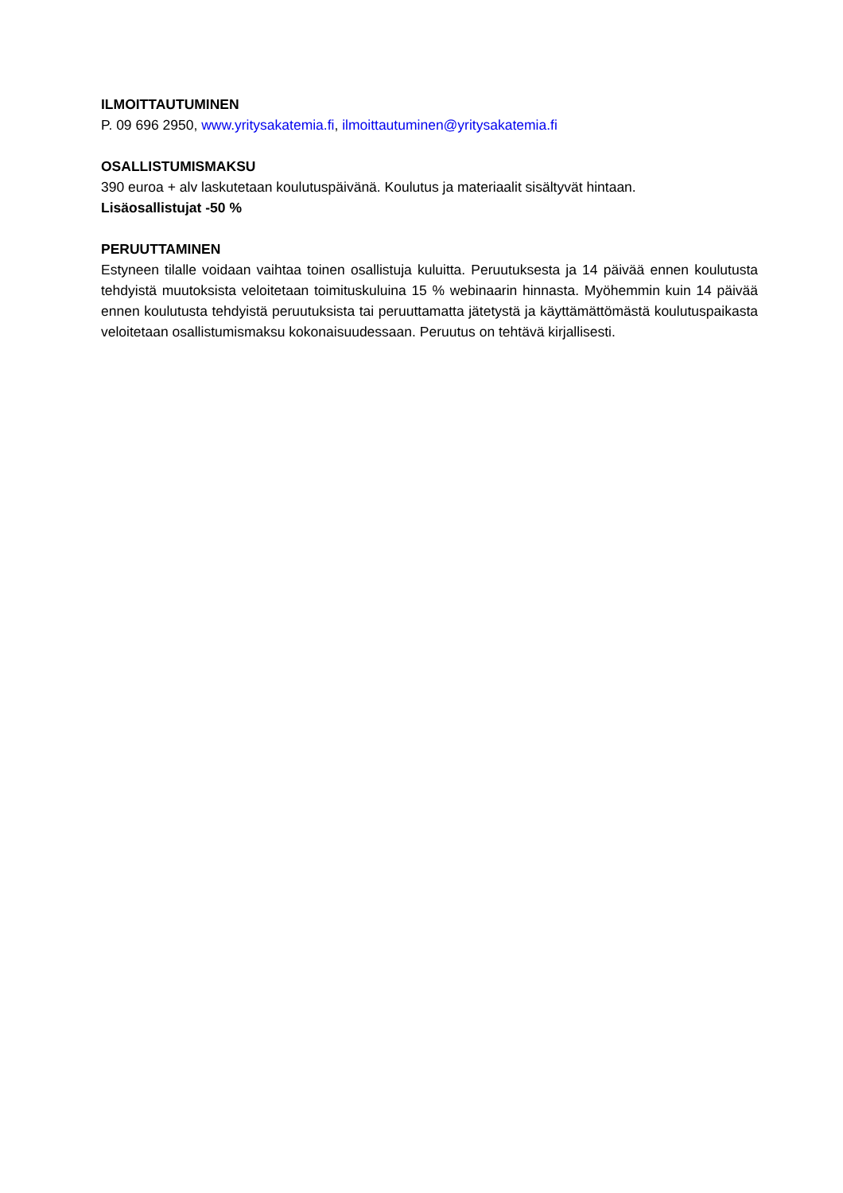ILMOITTAUTUMINEN
P. 09 696 2950, www.yritysakatemia.fi, ilmoittautuminen@yritysakatemia.fi
OSALLISTUMISMAKSU
390 euroa + alv laskutetaan koulutuspäivänä. Koulutus ja materiaalit sisältyvät hintaan.
Lisäosallistujat -50 %
PERUUTTAMINEN
Estyneen tilalle voidaan vaihtaa toinen osallistuja kuluitta. Peruutuksesta ja 14 päivää ennen koulutusta tehdyistä muutoksista veloitetaan toimituskuluina 15 % webinaarin hinnasta. Myöhemmin kuin 14 päivää ennen koulutusta tehdyistä peruutuksista tai peruuttamatta jätetystä ja käyttämättömästä koulutuspaikasta veloitetaan osallistumismaksu kokonaisuudessaan. Peruutus on tehtävä kirjallisesti.